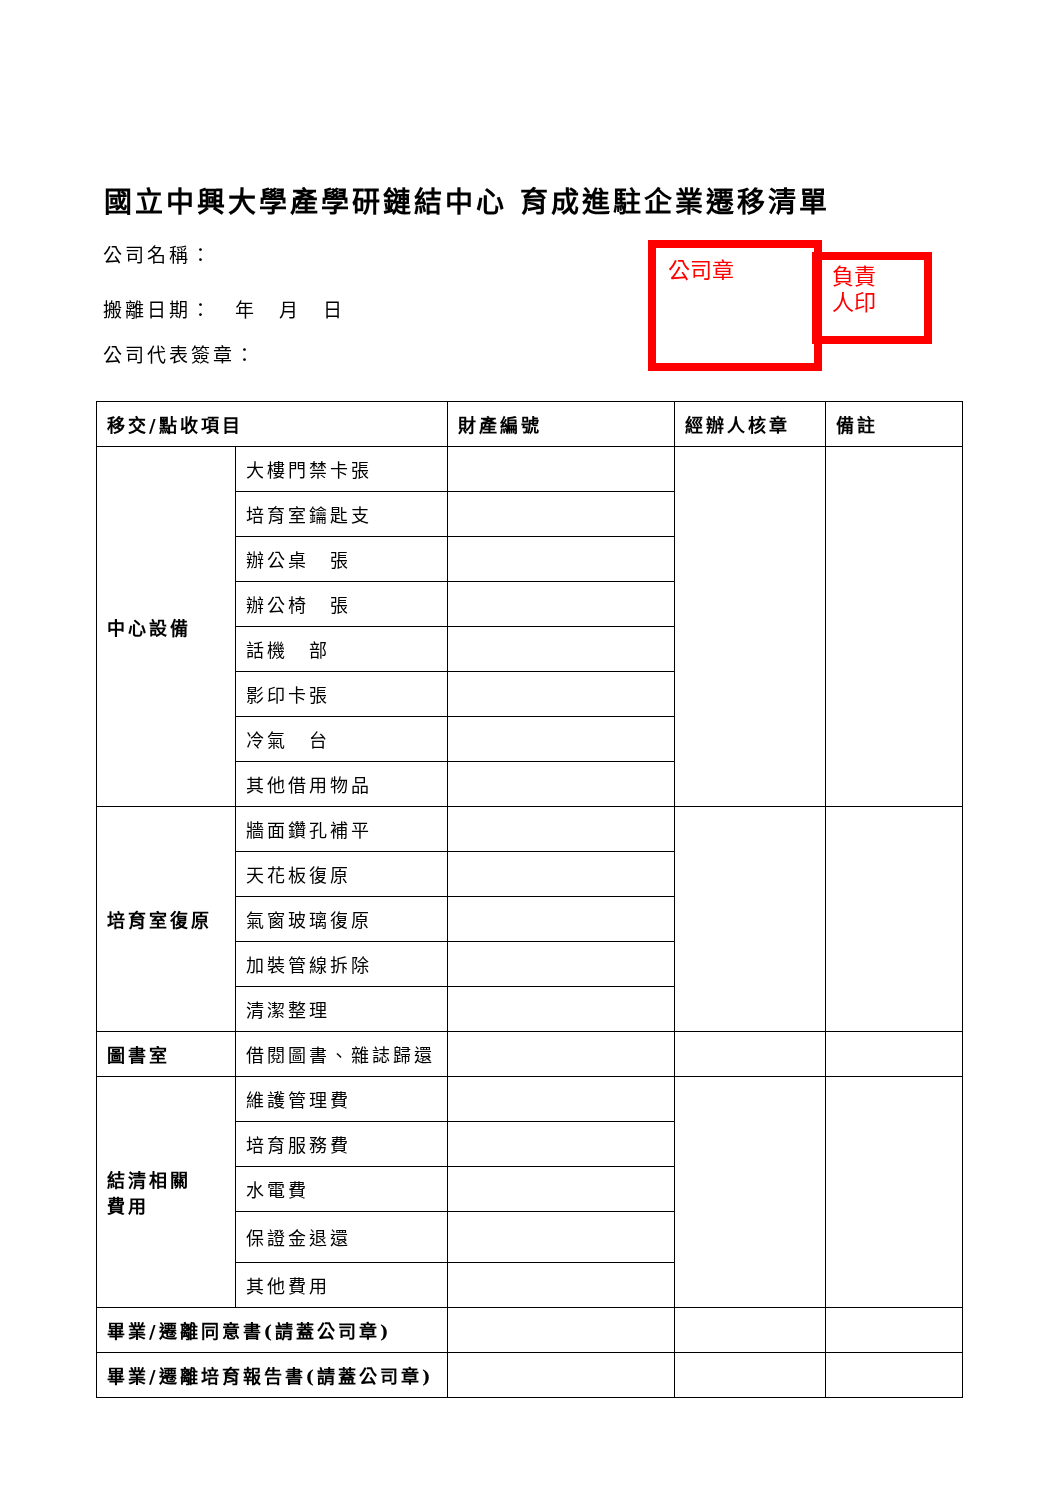國立中興大學產學研鏈結中心 育成進駐企業遷移清單
公司名稱：
搬離日期：　年　月　日
公司代表簽章：
公司章
負責
人印
| 移交/點收項目 | | 財產編號 | 經辦人核章 | 備註 |
| --- | --- | --- | --- | --- |
| 中心設備 | 大樓門禁卡張 | | | |
| | 培育室鑰匙支 | | | |
| | 辦公桌 張 | | | |
| | 辦公椅 張 | | | |
| | 話機 部 | | | |
| | 影印卡張 | | | |
| | 冷氣 台 | | | |
| | 其他借用物品 | | | |
| 培育室復原 | 牆面鑽孔補平 | | | |
| | 天花板復原 | | | |
| | 氣窗玻璃復原 | | | |
| | 加裝管線拆除 | | | |
| | 清潔整理 | | | |
| 圖書室 | 借閱圖書、雜誌歸還 | | | |
| 結清相關 費用 | 維護管理費 | | | |
| | 培育服務費 | | | |
| | 水電費 | | | |
| | 保證金退還 | | | |
| | 其他費用 | | | |
| 畢業/遷離同意書(請蓋公司章) | | | | |
| 畢業/遷離培育報告書(請蓋公司章) | | | | |